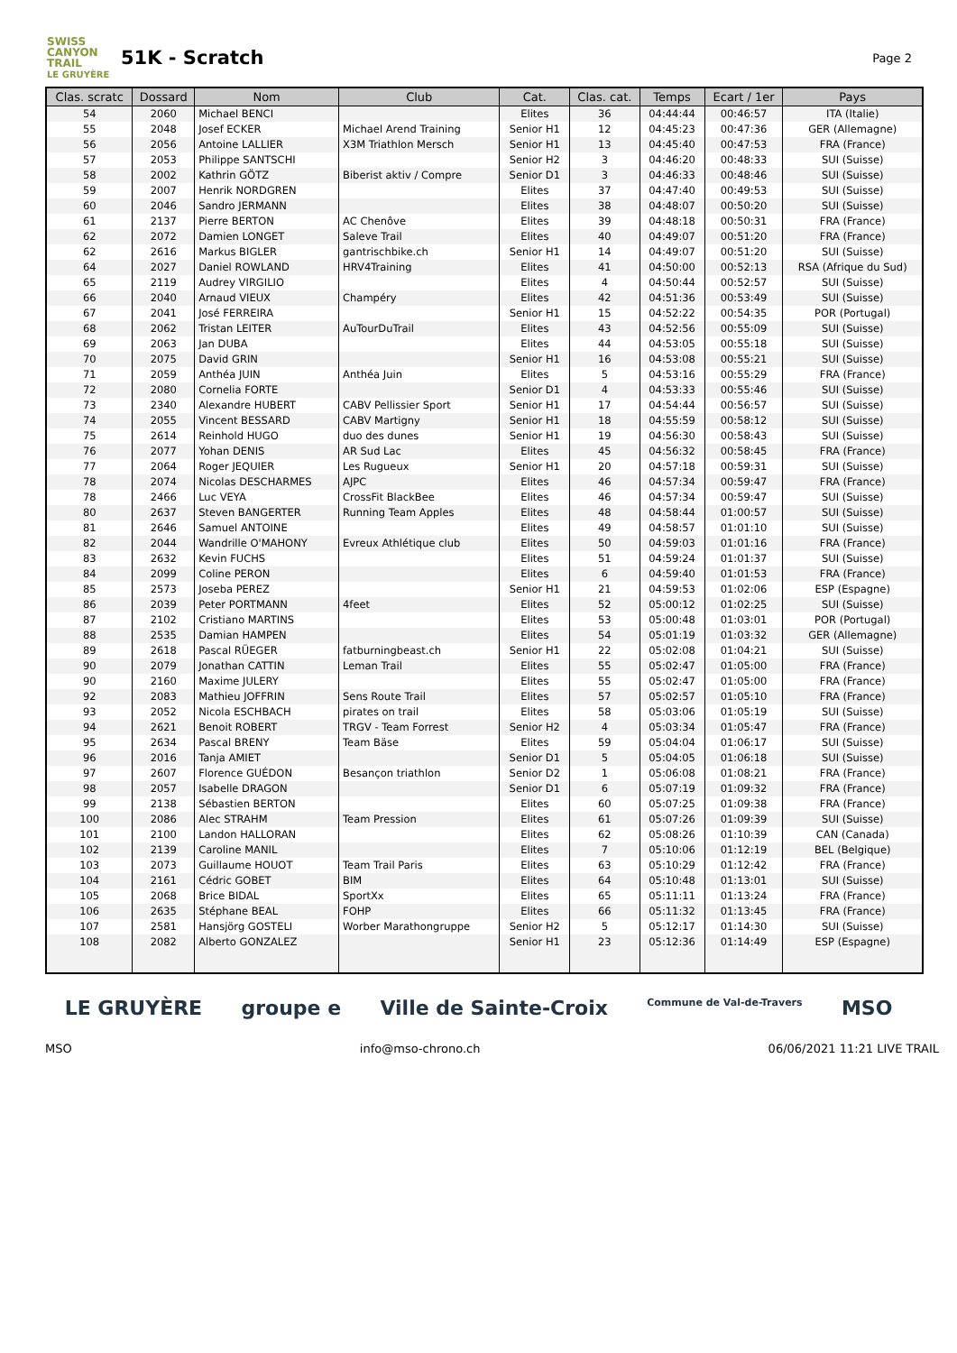SWISS CANYON TRAIL
LE GRUYÈRE
51K - Scratch
Page 2
| Clas. scratc | Dossard | Nom | Club | Cat. | Clas. cat. | Temps | Ecart / 1er | Pays |
| --- | --- | --- | --- | --- | --- | --- | --- | --- |
| 54 | 2060 | Michael BENCI | | Elites | 36 | 04:44:44 | 00:46:57 | ITA (Italie) |
| 55 | 2048 | Josef ECKER | Michael Arend Training | Senior H1 | 12 | 04:45:23 | 00:47:36 | GER (Allemagne) |
| 56 | 2056 | Antoine LALLIER | X3M Triathlon Mersch | Senior H1 | 13 | 04:45:40 | 00:47:53 | FRA (France) |
| 57 | 2053 | Philippe SANTSCHI | | Senior H2 | 3 | 04:46:20 | 00:48:33 | SUI (Suisse) |
| 58 | 2002 | Kathrin GÖTZ | Biberist aktiv / Compre | Senior D1 | 3 | 04:46:33 | 00:48:46 | SUI (Suisse) |
| 59 | 2007 | Henrik NORDGREN | | Elites | 37 | 04:47:40 | 00:49:53 | SUI (Suisse) |
| 60 | 2046 | Sandro JERMANN | | Elites | 38 | 04:48:07 | 00:50:20 | SUI (Suisse) |
| 61 | 2137 | Pierre BERTON | AC Chenôve | Elites | 39 | 04:48:18 | 00:50:31 | FRA (France) |
| 62 | 2072 | Damien LONGET | Saleve Trail | Elites | 40 | 04:49:07 | 00:51:20 | FRA (France) |
| 62 | 2616 | Markus BIGLER | gantrischbike.ch | Senior H1 | 14 | 04:49:07 | 00:51:20 | SUI (Suisse) |
| 64 | 2027 | Daniel ROWLAND | HRV4Training | Elites | 41 | 04:50:00 | 00:52:13 | RSA (Afrique du Sud) |
| 65 | 2119 | Audrey VIRGILIO | | Elites | 4 | 04:50:44 | 00:52:57 | SUI (Suisse) |
| 66 | 2040 | Arnaud VIEUX | Champéry | Elites | 42 | 04:51:36 | 00:53:49 | SUI (Suisse) |
| 67 | 2041 | José FERREIRA | | Senior H1 | 15 | 04:52:22 | 00:54:35 | POR (Portugal) |
| 68 | 2062 | Tristan LEITER | AuTourDuTrail | Elites | 43 | 04:52:56 | 00:55:09 | SUI (Suisse) |
| 69 | 2063 | Jan DUBA | | Elites | 44 | 04:53:05 | 00:55:18 | SUI (Suisse) |
| 70 | 2075 | David GRIN | | Senior H1 | 16 | 04:53:08 | 00:55:21 | SUI (Suisse) |
| 71 | 2059 | Anthéa JUIN | Anthéa Juin | Elites | 5 | 04:53:16 | 00:55:29 | FRA (France) |
| 72 | 2080 | Cornelia FORTE | | Senior D1 | 4 | 04:53:33 | 00:55:46 | SUI (Suisse) |
| 73 | 2340 | Alexandre HUBERT | CABV Pellissier Sport | Senior H1 | 17 | 04:54:44 | 00:56:57 | SUI (Suisse) |
| 74 | 2055 | Vincent BESSARD | CABV Martigny | Senior H1 | 18 | 04:55:59 | 00:58:12 | SUI (Suisse) |
| 75 | 2614 | Reinhold HUGO | duo des dunes | Senior H1 | 19 | 04:56:30 | 00:58:43 | SUI (Suisse) |
| 76 | 2077 | Yohan DENIS | AR Sud Lac | Elites | 45 | 04:56:32 | 00:58:45 | FRA (France) |
| 77 | 2064 | Roger JEQUIER | Les Rugueux | Senior H1 | 20 | 04:57:18 | 00:59:31 | SUI (Suisse) |
| 78 | 2074 | Nicolas DESCHARMES | AJPC | Elites | 46 | 04:57:34 | 00:59:47 | FRA (France) |
| 78 | 2466 | Luc VEYA | CrossFit BlackBee | Elites | 46 | 04:57:34 | 00:59:47 | SUI (Suisse) |
| 80 | 2637 | Steven BANGERTER | Running Team Apples | Elites | 48 | 04:58:44 | 01:00:57 | SUI (Suisse) |
| 81 | 2646 | Samuel ANTOINE | | Elites | 49 | 04:58:57 | 01:01:10 | SUI (Suisse) |
| 82 | 2044 | Wandrille O'MAHONY | Evreux Athlétique club | Elites | 50 | 04:59:03 | 01:01:16 | FRA (France) |
| 83 | 2632 | Kevin FUCHS | | Elites | 51 | 04:59:24 | 01:01:37 | SUI (Suisse) |
| 84 | 2099 | Coline PERON | | Elites | 6 | 04:59:40 | 01:01:53 | FRA (France) |
| 85 | 2573 | Joseba PEREZ | | Senior H1 | 21 | 04:59:53 | 01:02:06 | ESP (Espagne) |
| 86 | 2039 | Peter PORTMANN | 4feet | Elites | 52 | 05:00:12 | 01:02:25 | SUI (Suisse) |
| 87 | 2102 | Cristiano MARTINS | | Elites | 53 | 05:00:48 | 01:03:01 | POR (Portugal) |
| 88 | 2535 | Damian HAMPEN | | Elites | 54 | 05:01:19 | 01:03:32 | GER (Allemagne) |
| 89 | 2618 | Pascal RÜEGER | fatburningbeast.ch | Senior H1 | 22 | 05:02:08 | 01:04:21 | SUI (Suisse) |
| 90 | 2079 | Jonathan CATTIN | Leman Trail | Elites | 55 | 05:02:47 | 01:05:00 | FRA (France) |
| 90 | 2160 | Maxime JULERY | | Elites | 55 | 05:02:47 | 01:05:00 | FRA (France) |
| 92 | 2083 | Mathieu JOFFRIN | Sens Route Trail | Elites | 57 | 05:02:57 | 01:05:10 | FRA (France) |
| 93 | 2052 | Nicola ESCHBACH | pirates on trail | Elites | 58 | 05:03:06 | 01:05:19 | SUI (Suisse) |
| 94 | 2621 | Benoit ROBERT | TRGV - Team Forrest | Senior H2 | 4 | 05:03:34 | 01:05:47 | FRA (France) |
| 95 | 2634 | Pascal BRENY | Team Bäse | Elites | 59 | 05:04:04 | 01:06:17 | SUI (Suisse) |
| 96 | 2016 | Tanja AMIET | | Senior D1 | 5 | 05:04:05 | 01:06:18 | SUI (Suisse) |
| 97 | 2607 | Florence GUÉDON | Besançon triathlon | Senior D2 | 1 | 05:06:08 | 01:08:21 | FRA (France) |
| 98 | 2057 | Isabelle DRAGON | | Senior D1 | 6 | 05:07:19 | 01:09:32 | FRA (France) |
| 99 | 2138 | Sébastien BERTON | | Elites | 60 | 05:07:25 | 01:09:38 | FRA (France) |
| 100 | 2086 | Alec STRAHM | Team Pression | Elites | 61 | 05:07:26 | 01:09:39 | SUI (Suisse) |
| 101 | 2100 | Landon HALLORAN | | Elites | 62 | 05:08:26 | 01:10:39 | CAN (Canada) |
| 102 | 2139 | Caroline MANIL | | Elites | 7 | 05:10:06 | 01:12:19 | BEL (Belgique) |
| 103 | 2073 | Guillaume HOUOT | Team Trail Paris | Elites | 63 | 05:10:29 | 01:12:42 | FRA (France) |
| 104 | 2161 | Cédric GOBET | BIM | Elites | 64 | 05:10:48 | 01:13:01 | SUI (Suisse) |
| 105 | 2068 | Brice BIDAL | SportXx | Elites | 65 | 05:11:11 | 01:13:24 | FRA (France) |
| 106 | 2635 | Stéphane BEAL | FOHP | Elites | 66 | 05:11:32 | 01:13:45 | FRA (France) |
| 107 | 2581 | Hansjörg GOSTELI | Worber Marathongruppe | Senior H2 | 5 | 05:12:17 | 01:14:30 | SUI (Suisse) |
| 108 | 2082 | Alberto GONZALEZ | | Senior H1 | 23 | 05:12:36 | 01:14:49 | ESP (Espagne) |
LE GRUYÈRE groupe e Ville de Sainte-Croix Commune de Val-de-Travers MSO
MSO info@mso-chrono.ch 06/06/2021 11:21 LIVE TRAIL